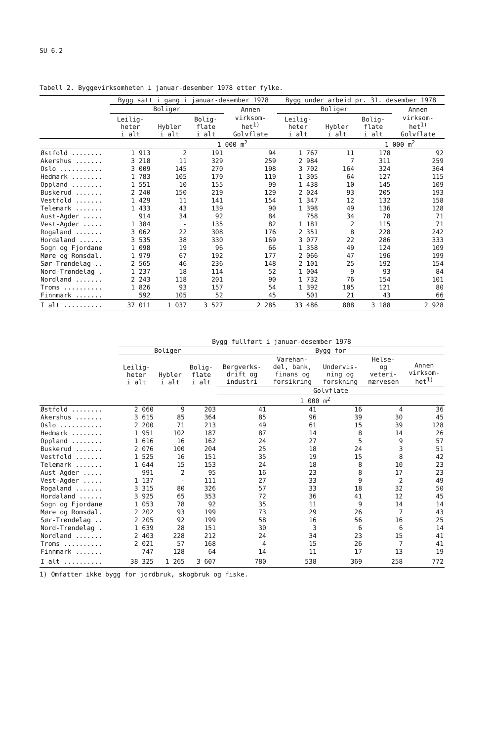SU 6.2
Tabell 2. Byggevirksomheten i januar-desember 1978 etter fylke.
| | Bygg satt i gang i januar-desember 1978 | | | | Bygg under arbeid pr. 31. desember 1978 | | | |
| --- | --- | --- | --- | --- | --- | --- | --- | --- |
| | Boliger | | | Annen | Boliger | | | Annen |
| | Leilig- heter i alt | Hybler i alt | Bolig- flate i alt | virksom- het<sup>1)</sup> Golvflate | Leilig- heter i alt | Hybler i alt | Bolig- flate i alt | virksom- het<sup>1)</sup> Golvflate |
| | | | 1 000 m<sup>2</sup> | | | | 1 000 m<sup>2</sup> | |
| Østfold ........ | 1 913 | 2 | 191 | 94 | 1 767 | 11 | 178 | 92 |
| Akershus ....... | 3 218 | 11 | 329 | 259 | 2 984 | 7 | 311 | 259 |
| Oslo ........... | 3 009 | 145 | 270 | 198 | 3 702 | 164 | 324 | 364 |
| Hedmark ........ | 1 783 | 105 | 170 | 119 | 1 305 | 64 | 127 | 115 |
| Oppland ........ | 1 551 | 10 | 155 | 99 | 1 438 | 10 | 145 | 109 |
| Buskerud ....... | 2 240 | 150 | 219 | 129 | 2 024 | 93 | 205 | 193 |
| Vestfold ....... | 1 429 | 11 | 141 | 154 | 1 347 | 12 | 132 | 158 |
| Telemark ....... | 1 433 | 43 | 139 | 90 | 1 398 | 49 | 136 | 128 |
| Aust-Agder ..... | 914 | 34 | 92 | 84 | 758 | 34 | 78 | 71 |
| Vest-Agder ..... | 1 384 | - | 135 | 82 | 1 181 | 2 | 115 | 71 |
| Rogaland ....... | 3 062 | 22 | 308 | 176 | 2 351 | 8 | 228 | 242 |
| Hordaland ...... | 3 535 | 38 | 330 | 169 | 3 077 | 22 | 286 | 333 |
| Sogn og Fjordane | 1 098 | 19 | 96 | 66 | 1 358 | 49 | 124 | 109 |
| Møre og Romsdal. | 1 979 | 67 | 192 | 177 | 2 066 | 47 | 196 | 199 |
| Sør-Trøndelag .. | 2 565 | 46 | 236 | 148 | 2 101 | 25 | 192 | 154 |
| Nord-Trøndelag . | 1 237 | 18 | 114 | 52 | 1 004 | 9 | 93 | 84 |
| Nordland ....... | 2 243 | 118 | 201 | 90 | 1 732 | 76 | 154 | 101 |
| Troms .......... | 1 826 | 93 | 157 | 54 | 1 392 | 105 | 121 | 80 |
| Finnmark ....... | 592 | 105 | 52 | 45 | 501 | 21 | 43 | 66 |
| I alt .......... | 37 011 | 1 037 | 3 527 | 2 285 | 33 486 | 808 | 3 188 | 2 928 |
| | Bygg fullført i januar-desember 1978 | | | | | | | |
| --- | --- | --- | --- | --- | --- | --- | --- | --- |
| | Boliger | | | Bygg for | | | | |
| | Leilig- heter i alt | Hybler i alt | Bolig- flate i alt | Bergverks- drift og industri | Varehan- del, bank, finans og forsikring | Undervis- ning og forskning | Helse- og veteri- nærvesen | Annen virksom- het<sup>1)</sup> |
| | | | | Golvflate | | | | |
| | | | 1 000 m<sup>2</sup> | | | | | |
| Østfold ........ | 2 060 | 9 | 203 | 41 | 41 | 16 | 4 | 36 |
| Akershus ....... | 3 615 | 85 | 364 | 85 | 96 | 39 | 30 | 45 |
| Oslo ........... | 2 200 | 71 | 213 | 49 | 61 | 15 | 39 | 128 |
| Hedmark ........ | 1 951 | 102 | 187 | 87 | 14 | 8 | 14 | 26 |
| Oppland ........ | 1 616 | 16 | 162 | 24 | 27 | 5 | 9 | 57 |
| Buskerud ....... | 2 076 | 100 | 204 | 25 | 18 | 24 | 3 | 51 |
| Vestfold ....... | 1 525 | 16 | 151 | 35 | 19 | 15 | 8 | 42 |
| Telemark ....... | 1 644 | 15 | 153 | 24 | 18 | 8 | 10 | 23 |
| Aust-Agder ..... | 991 | 2 | 95 | 16 | 23 | 8 | 17 | 23 |
| Vest-Agder ..... | 1 137 | - | 111 | 27 | 33 | 9 | 2 | 49 |
| Rogaland ....... | 3 315 | 80 | 326 | 57 | 33 | 18 | 32 | 50 |
| Hordaland ...... | 3 925 | 65 | 353 | 72 | 36 | 41 | 12 | 45 |
| Sogn og Fjordane | 1 053 | 78 | 92 | 35 | 11 | 9 | 14 | 14 |
| Møre og Romsdal. | 2 202 | 93 | 199 | 73 | 29 | 26 | 7 | 43 |
| Sør-Trøndelag .. | 2 205 | 92 | 199 | 58 | 16 | 56 | 16 | 25 |
| Nord-Trøndelag . | 1 639 | 28 | 151 | 30 | 3 | 6 | 6 | 14 |
| Nordland ....... | 2 403 | 228 | 212 | 24 | 34 | 23 | 15 | 41 |
| Troms .......... | 2 021 | 57 | 168 | 4 | 15 | 26 | 7 | 41 |
| Finnmark ....... | 747 | 128 | 64 | 14 | 11 | 17 | 13 | 19 |
| I alt .......... | 38 325 | 1 265 | 3 607 | 780 | 538 | 369 | 258 | 772 |
1) Omfatter ikke bygg for jordbruk, skogbruk og fiske.